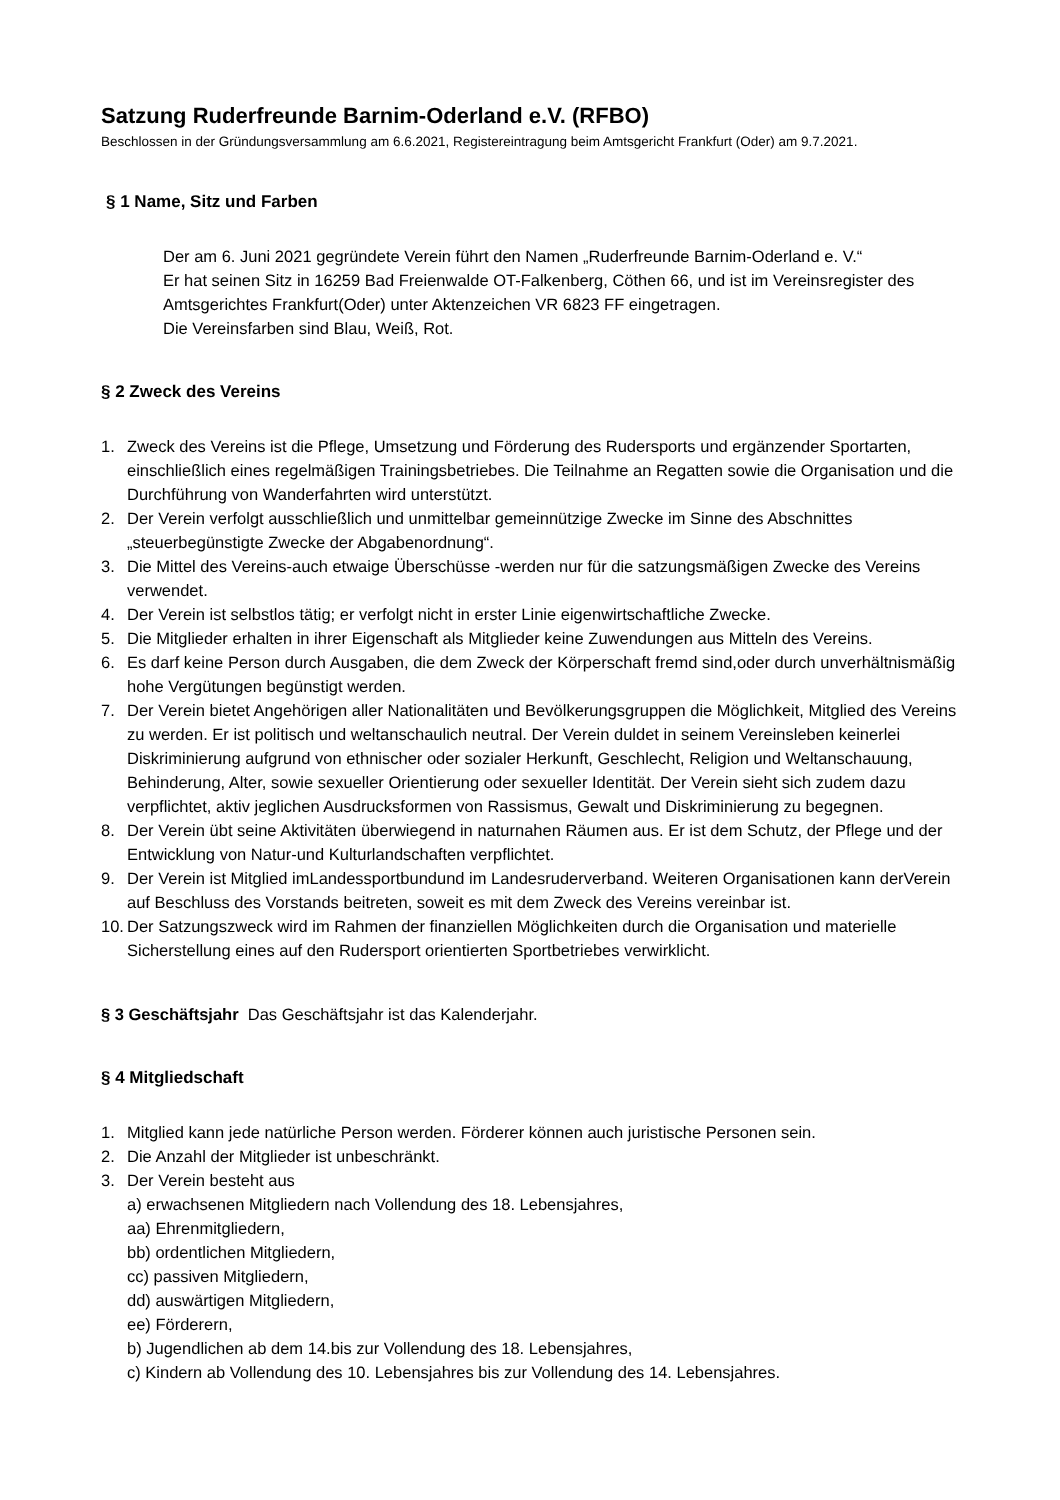Satzung Ruderfreunde Barnim-Oderland e.V. (RFBO)
Beschlossen in der Gründungsversammlung am 6.6.2021, Registereintragung beim Amtsgericht Frankfurt (Oder) am 9.7.2021.
§ 1 Name, Sitz und Farben
Der am 6. Juni 2021 gegründete Verein führt den Namen „Ruderfreunde Barnim-Oderland e. V.“
Er hat seinen Sitz in 16259 Bad Freienwalde OT-Falkenberg, Cöthen 66, und ist im Vereinsregister des Amtsgerichtes Frankfurt(Oder) unter Aktenzeichen VR 6823 FF eingetragen.
Die Vereinsfarben sind Blau, Weiß, Rot.
§ 2 Zweck des Vereins
1. Zweck des Vereins ist die Pflege, Umsetzung und Förderung des Rudersports und ergänzender Sportarten, einschließlich eines regelmäßigen Trainingsbetriebes. Die Teilnahme an Regatten sowie die Organisation und die Durchführung von Wanderfahrten wird unterstützt.
2. Der Verein verfolgt ausschließlich und unmittelbar gemeinnützige Zwecke im Sinne des Abschnittes „steuerbegünstigte Zwecke der Abgabenordnung“.
3. Die Mittel des Vereins-auch etwaige Überschüsse -werden nur für die satzungsmäßigen Zwecke des Vereins verwendet.
4. Der Verein ist selbstlos tätig; er verfolgt nicht in erster Linie eigenwirtschaftliche Zwecke.
5. Die Mitglieder erhalten in ihrer Eigenschaft als Mitglieder keine Zuwendungen aus Mitteln des Vereins.
6. Es darf keine Person durch Ausgaben, die dem Zweck der Körperschaft fremd sind,oder durch unverhältnismäßig hohe Vergütungen begünstigt werden.
7. Der Verein bietet Angehörigen aller Nationalitäten und Bevölkerungsgruppen die Möglichkeit, Mitglied des Vereins zu werden. Er ist politisch und weltanschaulich neutral. Der Verein duldet in seinem Vereinsleben keinerlei Diskriminierung aufgrund von ethnischer oder sozialer Herkunft, Geschlecht, Religion und Weltanschauung, Behinderung, Alter, sowie sexueller Orientierung oder sexueller Identität. Der Verein sieht sich zudem dazu verpflichtet, aktiv jeglichen Ausdrucksformen von Rassismus, Gewalt und Diskriminierung zu begegnen.
8. Der Verein übt seine Aktivitäten überwiegend in naturnahen Räumen aus. Er ist dem Schutz, der Pflege und der Entwicklung von Natur-und Kulturlandschaften verpflichtet.
9. Der Verein ist Mitglied imLandessportbundund im Landesruderverband. Weiteren Organisationen kann derVerein auf Beschluss des Vorstands beitreten, soweit es mit dem Zweck des Vereins vereinbar ist.
10. Der Satzungszweck wird im Rahmen der finanziellen Möglichkeiten durch die Organisation und materielle Sicherstellung eines auf den Rudersport orientierten Sportbetriebes verwirklicht.
§ 3 Geschäftsjahr Das Geschäftsjahr ist das Kalenderjahr.
§ 4 Mitgliedschaft
1. Mitglied kann jede natürliche Person werden. Förderer können auch juristische Personen sein.
2. Die Anzahl der Mitglieder ist unbeschränkt.
3. Der Verein besteht aus
a) erwachsenen Mitgliedern nach Vollendung des 18. Lebensjahres,
aa) Ehrenmitgliedern,
bb) ordentlichen Mitgliedern,
cc) passiven Mitgliedern,
dd) auswärtigen Mitgliedern,
ee) Förderern,
b) Jugendlichen ab dem 14.bis zur Vollendung des 18. Lebensjahres,
c) Kindern ab Vollendung des 10. Lebensjahres bis zur Vollendung des 14. Lebensjahres.